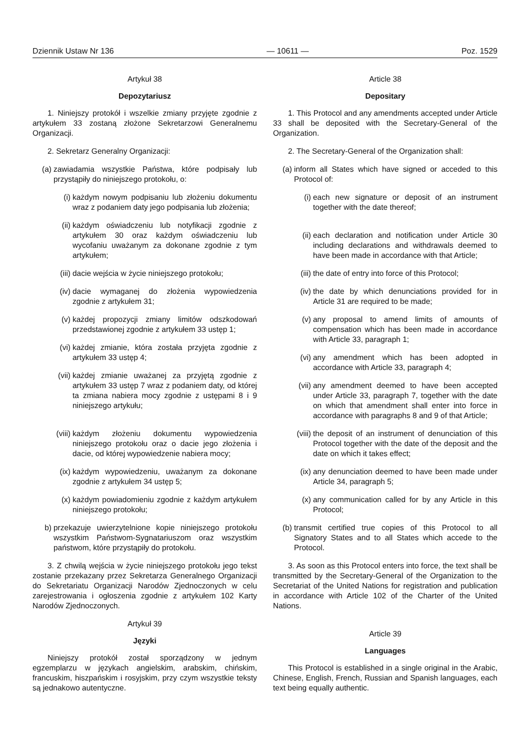Dziennik Ustaw Nr 136 — 10611 — Poz. 1529
Artykuł 38
Depozytariusz
1. Niniejszy protokół i wszelkie zmiany przyjęte zgodnie z artykułem 33 zostaną złożone Sekretarzowi Generalnemu Organizacji.
2. Sekretarz Generalny Organizacji:
(a) zawiadamia wszystkie Państwa, które podpisały lub przystąpiły do niniejszego protokołu, o:
(i) każdym nowym podpisaniu lub złożeniu dokumentu wraz z podaniem daty jego podpisania lub złożenia;
(ii) każdym oświadczeniu lub notyfikacji zgodnie z artykułem 30 oraz każdym oświadczeniu lub wycofaniu uważanym za dokonane zgodnie z tym artykułem;
(iii) dacie wejścia w życie niniejszego protokołu;
(iv) dacie wymaganej do złożenia wypowiedzenia zgodnie z artykułem 31;
(v) każdej propozycji zmiany limitów odszkodowań przedstawionej zgodnie z artykułem 33 ustęp 1;
(vi) każdej zmianie, która została przyjęta zgodnie z artykułem 33 ustęp 4;
(vii) każdej zmianie uważanej za przyjętą zgodnie z artykułem 33 ustęp 7 wraz z podaniem daty, od której ta zmiana nabiera mocy zgodnie z ustępami 8 i 9 niniejszego artykułu;
(viii) każdym złożeniu dokumentu wypowiedzenia niniejszego protokołu oraz o dacie jego złożenia i dacie, od której wypowiedzenie nabiera mocy;
(ix) każdym wypowiedzeniu, uważanym za dokonane zgodnie z artykułem 34 ustęp 5;
(x) każdym powiadomieniu zgodnie z każdym artykułem niniejszego protokołu;
b) przekazuje uwierzytelnione kopie niniejszego protokołu wszystkim Państwom-Sygnatariuszom oraz wszystkim państwom, które przystąpiły do protokołu.
3. Z chwilą wejścia w życie niniejszego protokołu jego tekst zostanie przekazany przez Sekretarza Generalnego Organizacji do Sekretariatu Organizacji Narodów Zjednoczonych w celu zarejestrowania i ogłoszenia zgodnie z artykułem 102 Karty Narodów Zjednoczonych.
Artykuł 39
Języki
Niniejszy protokół został sporządzony w jednym egzemplarzu w językach angielskim, arabskim, chińskim, francuskim, hiszpańskim i rosyjskim, przy czym wszystkie teksty są jednakowo autentyczne.
Article 38
Depositary
1. This Protocol and any amendments accepted under Article 33 shall be deposited with the Secretary-General of the Organization.
2. The Secretary-General of the Organization shall:
(a) inform all States which have signed or acceded to this Protocol of:
(i) each new signature or deposit of an instrument together with the date thereof;
(ii) each declaration and notification under Article 30 including declarations and withdrawals deemed to have been made in accordance with that Article;
(iii) the date of entry into force of this Protocol;
(iv) the date by which denunciations provided for in Article 31 are required to be made;
(v) any proposal to amend limits of amounts of compensation which has been made in accordance with Article 33, paragraph 1;
(vi) any amendment which has been adopted in accordance with Article 33, paragraph 4;
(vii) any amendment deemed to have been accepted under Article 33, paragraph 7, together with the date on which that amendment shall enter into force in accordance with paragraphs 8 and 9 of that Article;
(viii) the deposit of an instrument of denunciation of this Protocol together with the date of the deposit and the date on which it takes effect;
(ix) any denunciation deemed to have been made under Article 34, paragraph 5;
(x) any communication called for by any Article in this Protocol;
(b) transmit certified true copies of this Protocol to all Signatory States and to all States which accede to the Protocol.
3. As soon as this Protocol enters into force, the text shall be transmitted by the Secretary-General of the Organization to the Secretariat of the United Nations for registration and publication in accordance with Article 102 of the Charter of the United Nations.
Article 39
Languages
This Protocol is established in a single original in the Arabic, Chinese, English, French, Russian and Spanish languages, each text being equally authentic.